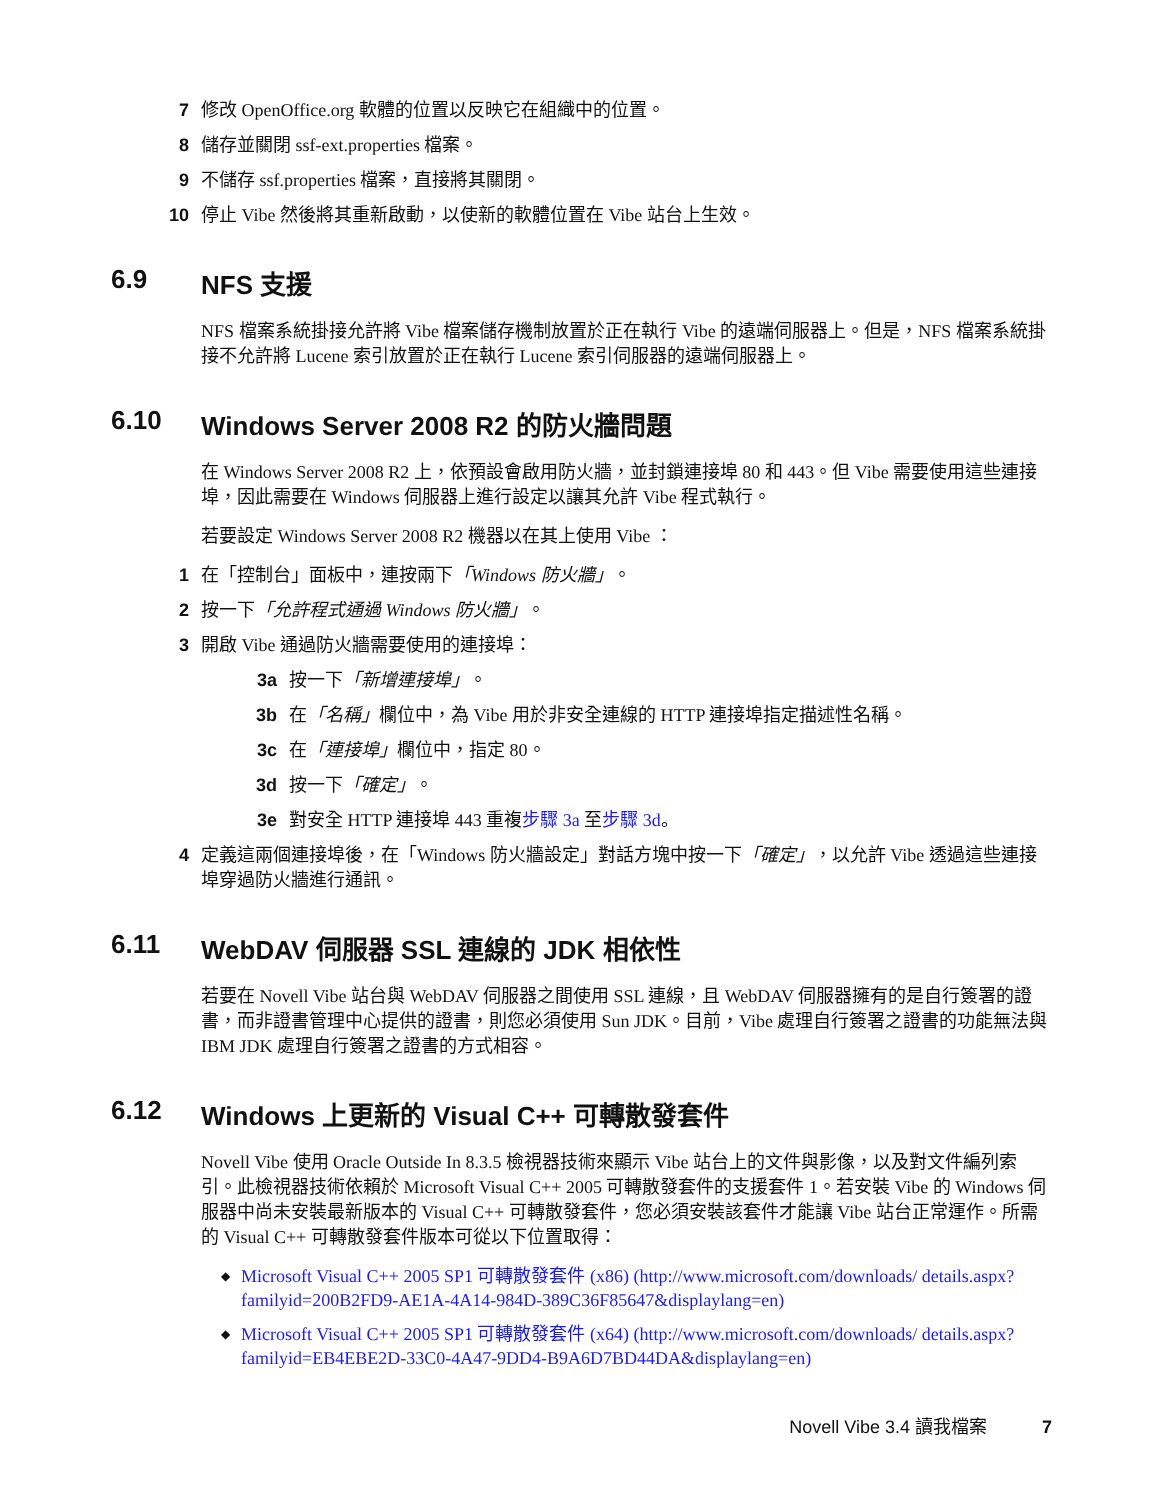7 修改 OpenOffice.org 軟體的位置以反映它在組織中的位置。
8 儲存並關閉 ssf-ext.properties 檔案。
9 不儲存 ssf.properties 檔案，直接將其關閉。
10 停止 Vibe 然後將其重新啟動，以使新的軟體位置在 Vibe 站台上生效。
6.9 NFS 支援
NFS 檔案系統掛接允許將 Vibe 檔案儲存機制放置於正在執行 Vibe 的遠端伺服器上。但是，NFS 檔案系統掛接不允許將 Lucene 索引放置於正在執行 Lucene 索引伺服器的遠端伺服器上。
6.10 Windows Server 2008 R2 的防火牆問題
在 Windows Server 2008 R2 上，依預設會啟用防火牆，並封鎖連接埠 80 和 443。但 Vibe 需要使用這些連接埠，因此需要在 Windows 伺服器上進行設定以讓其允許 Vibe 程式執行。
若要設定 Windows Server 2008 R2 機器以在其上使用 Vibe ：
1 在「控制台」面板中，連按兩下「Windows 防火牆」。
2 按一下「允許程式通過 Windows 防火牆」。
3 開啟 Vibe 通過防火牆需要使用的連接埠：
3a 按一下「新增連接埠」。
3b 在「名稱」欄位中，為 Vibe 用於非安全連線的 HTTP 連接埠指定描述性名稱。
3c 在「連接埠」欄位中，指定 80。
3d 按一下「確定」。
3e 對安全 HTTP 連接埠 443 重複步驟 3a 至步驟 3d。
4 定義這兩個連接埠後，在「Windows 防火牆設定」對話方塊中按一下「確定」，以允許 Vibe 透過這些連接埠穿過防火牆進行通訊。
6.11 WebDAV 伺服器 SSL 連線的 JDK 相依性
若要在 Novell Vibe 站台與 WebDAV 伺服器之間使用 SSL 連線，且 WebDAV 伺服器擁有的是自行簽署的證書，而非證書管理中心提供的證書，則您必須使用 Sun JDK。目前，Vibe 處理自行簽署之證書的功能無法與 IBM JDK 處理自行簽署之證書的方式相容。
6.12 Windows 上更新的 Visual C++ 可轉散發套件
Novell Vibe 使用 Oracle Outside In 8.3.5 檢視器技術來顯示 Vibe 站台上的文件與影像，以及對文件編列索引。此檢視器技術依賴於 Microsoft Visual C++ 2005 可轉散發套件的支援套件 1。若安裝 Vibe 的 Windows 伺服器中尚未安裝最新版本的 Visual C++ 可轉散發套件，您必須安裝該套件才能讓 Vibe 站台正常運作。所需的 Visual C++ 可轉散發套件版本可從以下位置取得：
◆ Microsoft Visual C++ 2005 SP1 可轉散發套件 (x86) (http://www.microsoft.com/downloads/ details.aspx?familyid=200B2FD9-AE1A-4A14-984D-389C36F85647&displaylang=en)
◆ Microsoft Visual C++ 2005 SP1 可轉散發套件 (x64) (http://www.microsoft.com/downloads/ details.aspx?familyid=EB4EBE2D-33C0-4A47-9DD4-B9A6D7BD44DA&displaylang=en)
Novell Vibe 3.4 讀我檔案 7